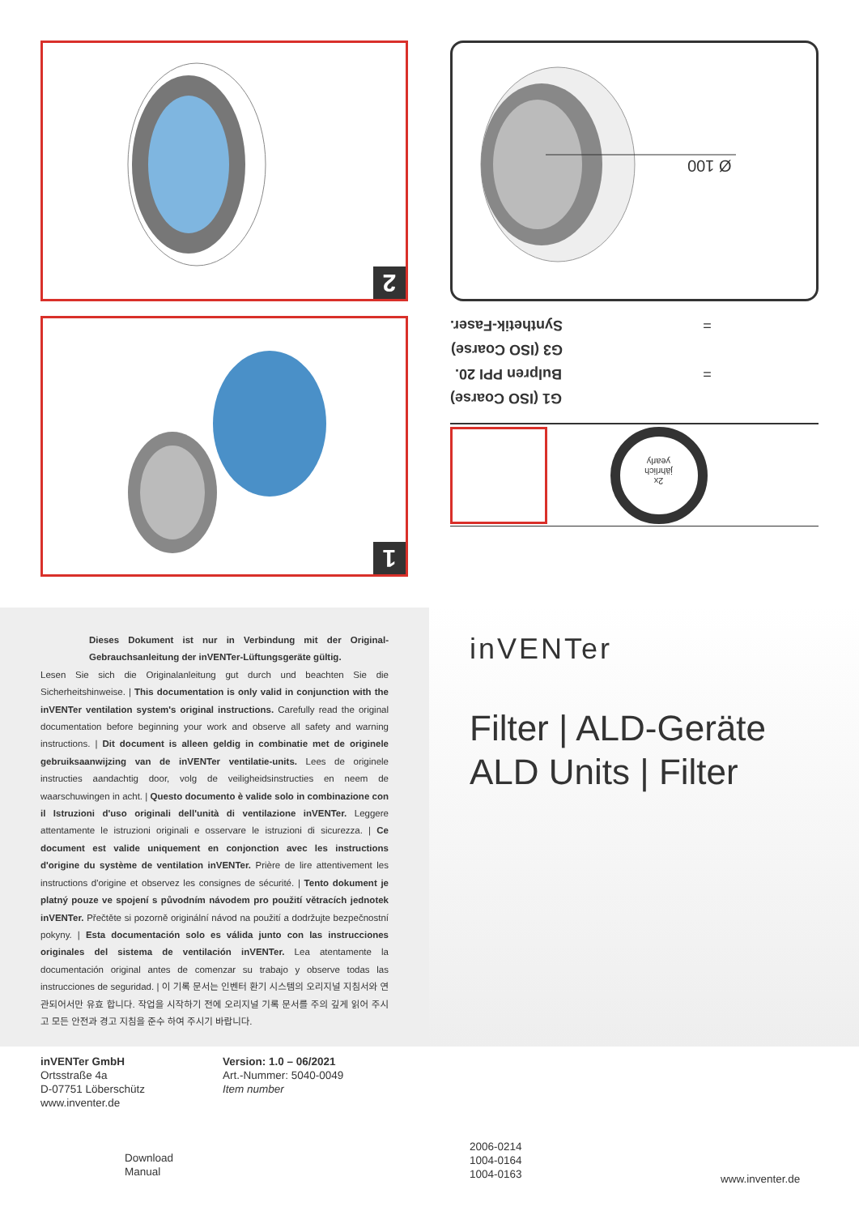2
1
Ø 100
G3 (ISO Coarse)
Synthetik-Faser.
G1 (ISO Coarse)
Bulpren PPI 20.
=
=
2x
jährlich
yearly
Dieses Dokument ist nur in Verbindung mit der Original-Gebrauchsanleitung der inVENTer-Lüftungsgeräte gültig.
Lesen Sie sich die Originalanleitung gut durch und beachten Sie die Sicherheitshinweise. | This documentation is only valid in conjunction with the inVENTer ventilation system's original instructions. Carefully read the original documentation before beginning your work and observe all safety and warning instructions. | Dit document is alleen geldig in combinatie met de originele gebruiksaanwijzing van de inVENTer ventilatie-units. Lees de originele instructies aandachtig door, volg de veiligheidsinstructies en neem de waarschuwingen in acht. | Questo documento è valide solo in combinazione con il Istruzioni d'uso originali dell'unità di ventilazione inVENTer. Leggere attentamente le istruzioni originali e osservare le istruzioni di sicurezza. | Ce document est valide uniquement en conjonction avec les instructions d'origine du système de ventilation inVENTer. Prière de lire attentivement les instructions d'origine et observez les consignes de sécurité. | Tento dokument je platný pouze ve spojení s původním návodem pro použití větracích jednotek inVENTer. Přečtěte si pozorně originální návod na použití a dodržujte bezpečnostní pokyny. | Esta documentación solo es válida junto con las instrucciones originales del sistema de ventilación inVENTer. Lea atentamente la documentación original antes de comenzar su trabajo y observe todas las instrucciones de seguridad. | 이 기록 문서는 인벤터 환기 시스템의 오리지널 지침서와 연관되어서만 유효 합니다. 작업을 시작하기 전에 오리지널 기록 문서를 주의 깊게 읽어 주시고 모든 안전과 경고 지침을 준수 하여 주시기 바랍니다.
inVENTer
Filter | ALD-Geräte
ALD Units | Filter
inVENTer GmbH
Ortsstraße 4a
D-07751 Löberschütz
www.inventer.de
Download
Manual
Version: 1.0 – 06/2021
Art.-Nummer: 5040-0049
Item number
2006-0214
1004-0164
1004-0163
www.inventer.de